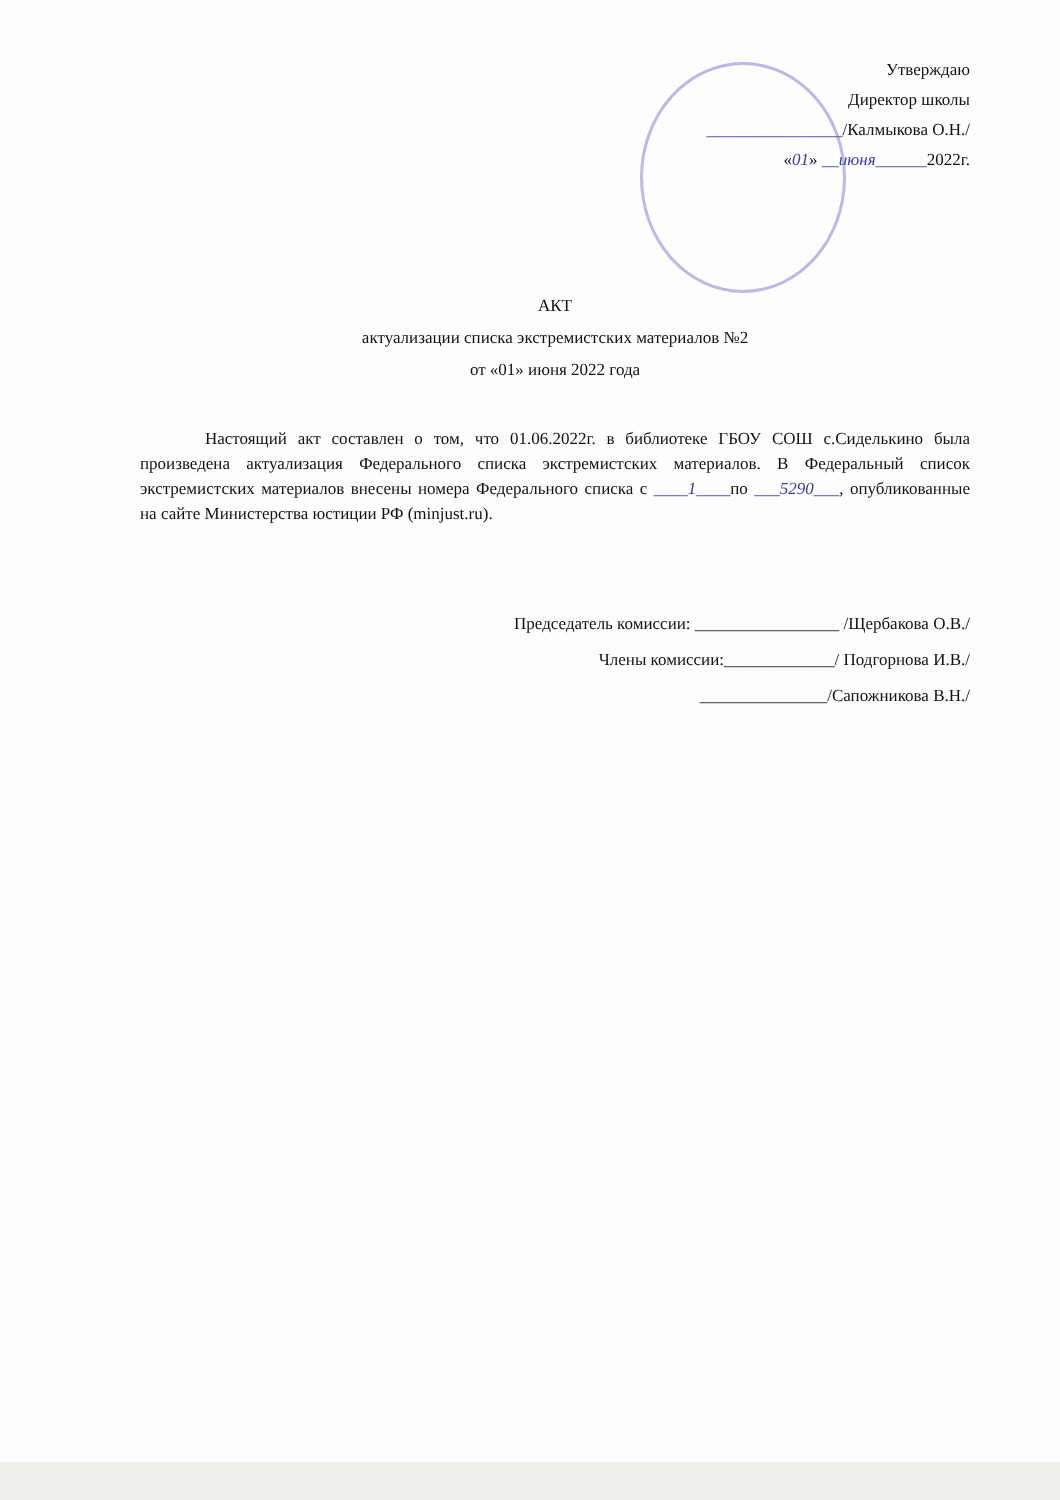Утверждаю
Директор школы
________________/Калмыкова О.Н./
«01» __июня______2022г.
АКТ
актуализации списка экстремистских материалов №2
от «01» июня 2022 года
Настоящий акт составлен о том, что 01.06.2022г. в библиотеке ГБОУ СОШ с.Сиделькино была произведена актуализация Федерального списка экстремистских материалов. В Федеральный список экстремистских материалов внесены номера Федерального списка с ____1____по ___5290___, опубликованные на сайте Министерства юстиции РФ (minjust.ru).
Председатель комиссии: _________________ /Щербакова О.В./
Члены комиссии:_____________/ Подгорнова И.В./
_______________/Сапожникова В.Н./